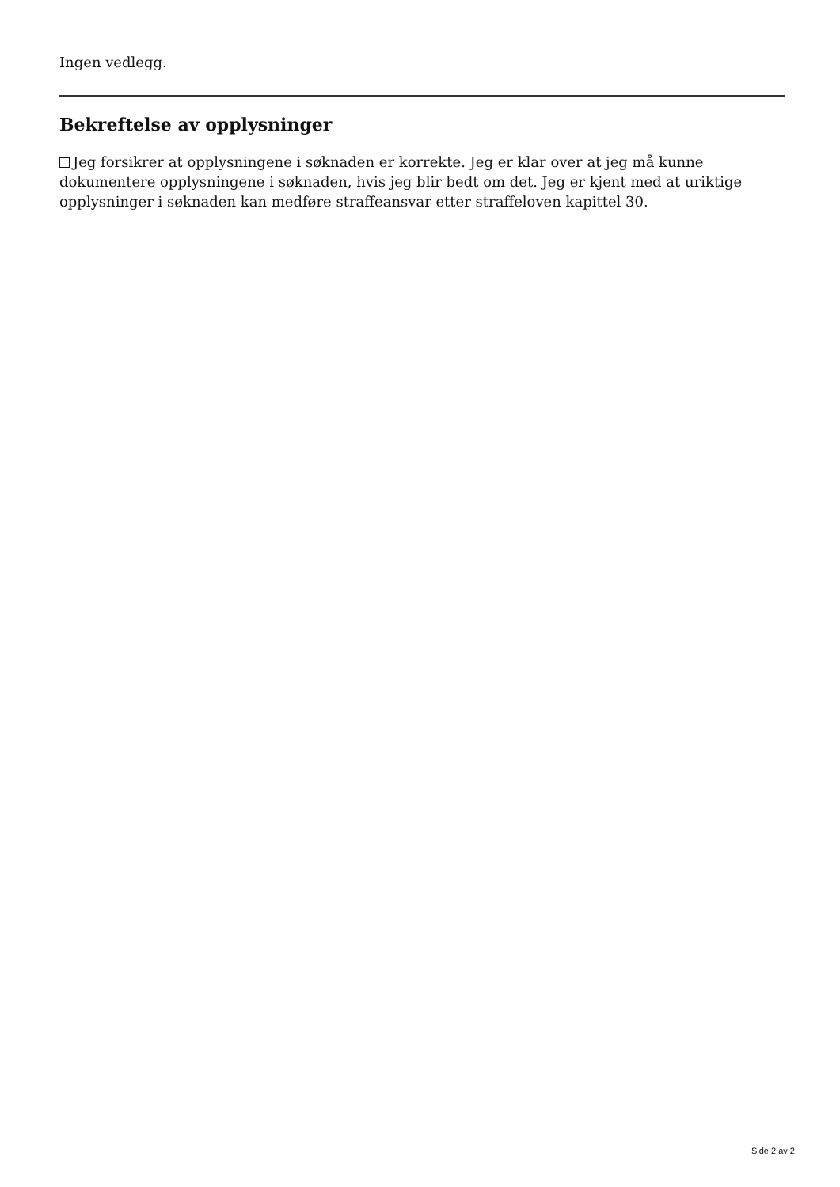Ingen vedlegg.
Bekreftelse av opplysninger
Jeg forsikrer at opplysningene i søknaden er korrekte. Jeg er klar over at jeg må kunne dokumentere opplysningene i søknaden, hvis jeg blir bedt om det. Jeg er kjent med at uriktige opplysninger i søknaden kan medføre straffeansvar etter straffeloven kapittel 30.
Side 2 av 2